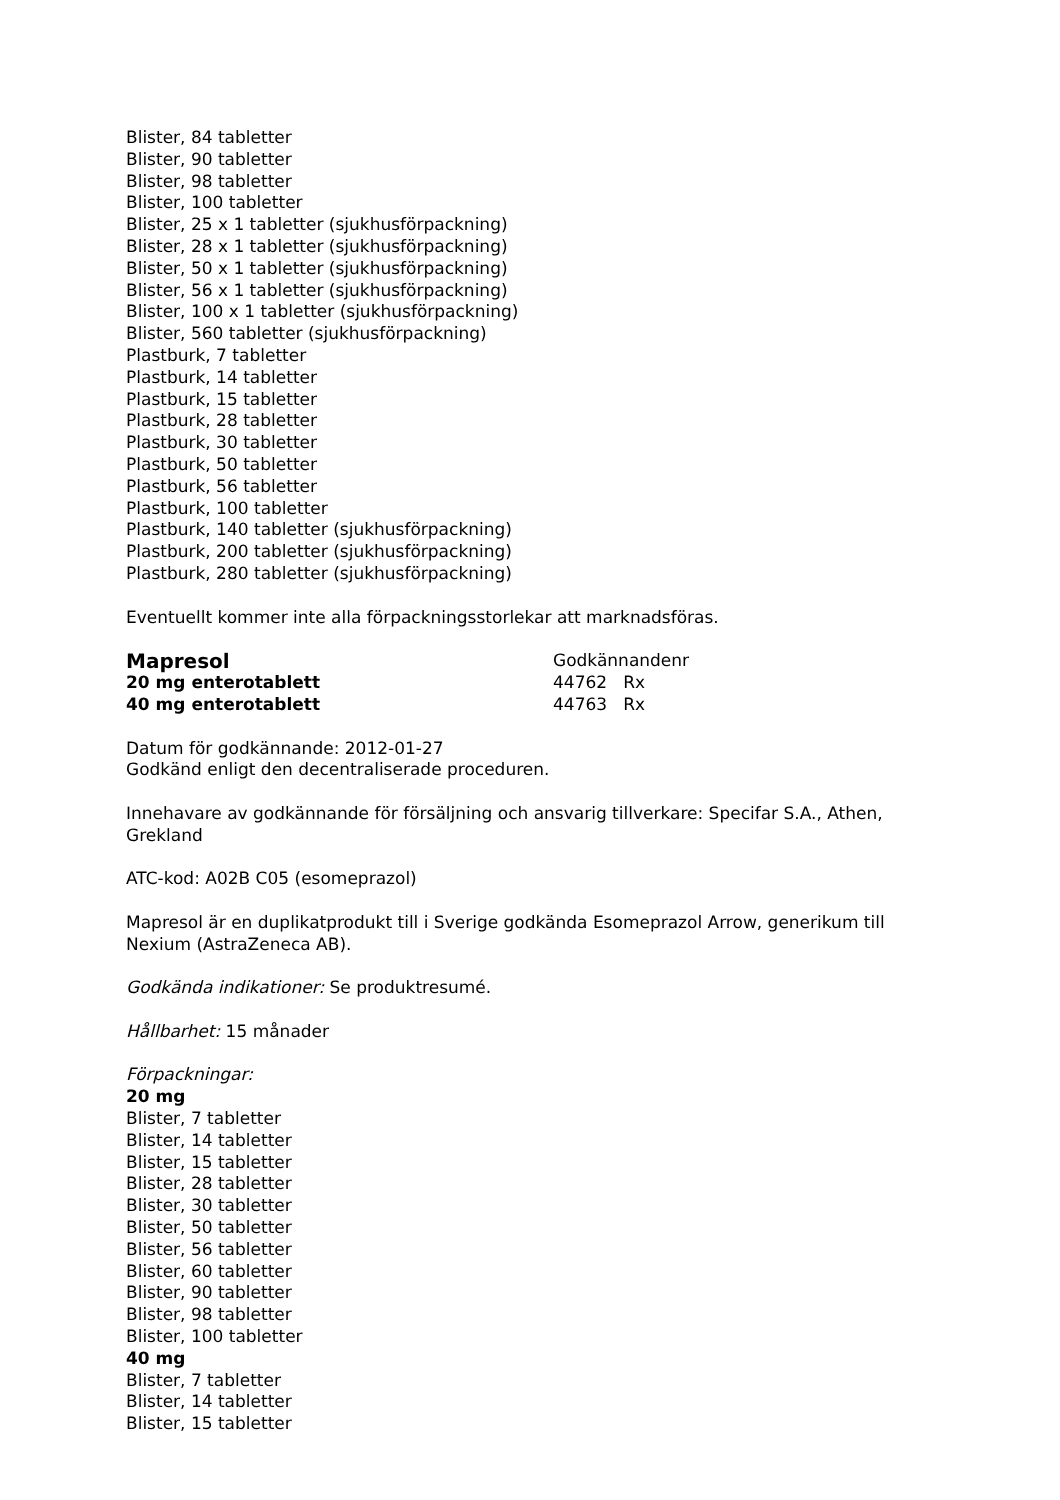Blister, 84 tabletter
Blister, 90 tabletter
Blister, 98 tabletter
Blister, 100 tabletter
Blister, 25 x 1 tabletter (sjukhusförpackning)
Blister, 28 x 1 tabletter (sjukhusförpackning)
Blister, 50 x 1 tabletter (sjukhusförpackning)
Blister, 56 x 1 tabletter (sjukhusförpackning)
Blister, 100 x 1 tabletter (sjukhusförpackning)
Blister, 560 tabletter (sjukhusförpackning)
Plastburk, 7 tabletter
Plastburk, 14 tabletter
Plastburk, 15 tabletter
Plastburk, 28 tabletter
Plastburk, 30 tabletter
Plastburk, 50 tabletter
Plastburk, 56 tabletter
Plastburk, 100 tabletter
Plastburk, 140 tabletter (sjukhusförpackning)
Plastburk, 200 tabletter (sjukhusförpackning)
Plastburk, 280 tabletter (sjukhusförpackning)
Eventuellt kommer inte alla förpackningsstorlekar att marknadsföras.
Mapresol
Godkännandenr
20 mg enterotablett 44762 Rx
40 mg enterotablett 44763 Rx
Datum för godkännande: 2012-01-27
Godkänd enligt den decentraliserade proceduren.
Innehavare av godkännande för försäljning och ansvarig tillverkare: Specifar S.A., Athen, Grekland
ATC-kod: A02B C05 (esomeprazol)
Mapresol är en duplikatprodukt till i Sverige godkända Esomeprazol Arrow, generikum till Nexium (AstraZeneca AB).
Godkända indikationer: Se produktresumé.
Hållbarhet: 15 månader
Förpackningar:
20 mg
Blister, 7 tabletter
Blister, 14 tabletter
Blister, 15 tabletter
Blister, 28 tabletter
Blister, 30 tabletter
Blister, 50 tabletter
Blister, 56 tabletter
Blister, 60 tabletter
Blister, 90 tabletter
Blister, 98 tabletter
Blister, 100 tabletter
40 mg
Blister, 7 tabletter
Blister, 14 tabletter
Blister, 15 tabletter